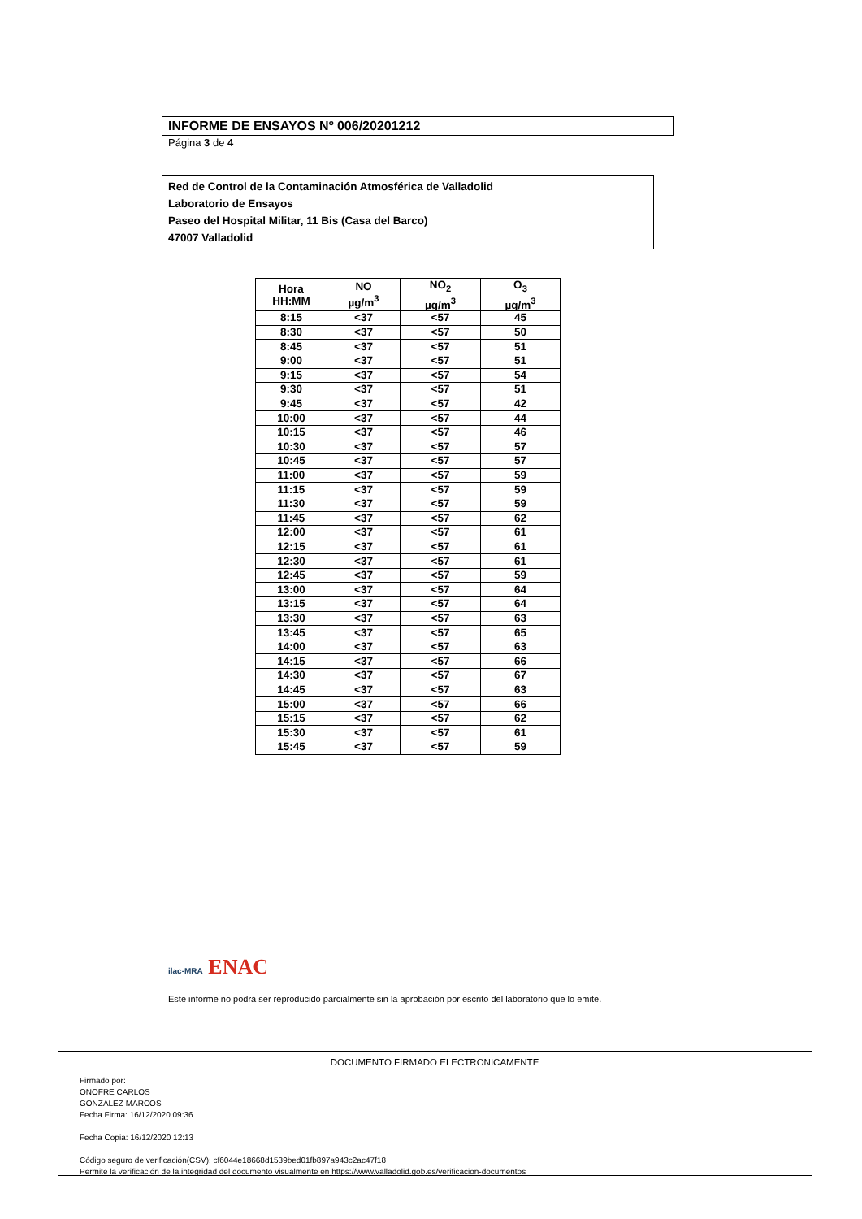INFORME DE ENSAYOS Nº 006/20201212
Página 3 de 4
Red de Control de la Contaminación Atmosférica de Valladolid
Laboratorio de Ensayos
Paseo del Hospital Militar, 11 Bis (Casa del Barco)
47007 Valladolid
| Hora HH:MM | NO µg/m<sup>3</sup> | NO<sub>2</sub> µg/m<sup>3</sup> | O<sub>3</sub> µg/m<sup>3</sup> |
| --- | --- | --- | --- |
| 8:15 | <37 | <57 | 45 |
| 8:30 | <37 | <57 | 50 |
| 8:45 | <37 | <57 | 51 |
| 9:00 | <37 | <57 | 51 |
| 9:15 | <37 | <57 | 54 |
| 9:30 | <37 | <57 | 51 |
| 9:45 | <37 | <57 | 42 |
| 10:00 | <37 | <57 | 44 |
| 10:15 | <37 | <57 | 46 |
| 10:30 | <37 | <57 | 57 |
| 10:45 | <37 | <57 | 57 |
| 11:00 | <37 | <57 | 59 |
| 11:15 | <37 | <57 | 59 |
| 11:30 | <37 | <57 | 59 |
| 11:45 | <37 | <57 | 62 |
| 12:00 | <37 | <57 | 61 |
| 12:15 | <37 | <57 | 61 |
| 12:30 | <37 | <57 | 61 |
| 12:45 | <37 | <57 | 59 |
| 13:00 | <37 | <57 | 64 |
| 13:15 | <37 | <57 | 64 |
| 13:30 | <37 | <57 | 63 |
| 13:45 | <37 | <57 | 65 |
| 14:00 | <37 | <57 | 63 |
| 14:15 | <37 | <57 | 66 |
| 14:30 | <37 | <57 | 67 |
| 14:45 | <37 | <57 | 63 |
| 15:00 | <37 | <57 | 66 |
| 15:15 | <37 | <57 | 62 |
| 15:30 | <37 | <57 | 61 |
| 15:45 | <37 | <57 | 59 |
ilac-MRA ENAC
Este informe no podrá ser reproducido parcialmente sin la aprobación por escrito del laboratorio que lo emite.
DOCUMENTO FIRMADO ELECTRONICAMENTE
Firmado por:
ONOFRE CARLOS
GONZALEZ MARCOS
Fecha Firma: 16/12/2020 09:36
Fecha Copia: 16/12/2020 12:13
Código seguro de verificación(CSV): cf6044e18668d1539bed01fb897a943c2ac47f18
Permite la verificación de la integridad del documento visualmente en https://www.valladolid.gob.es/verificacion-documentos